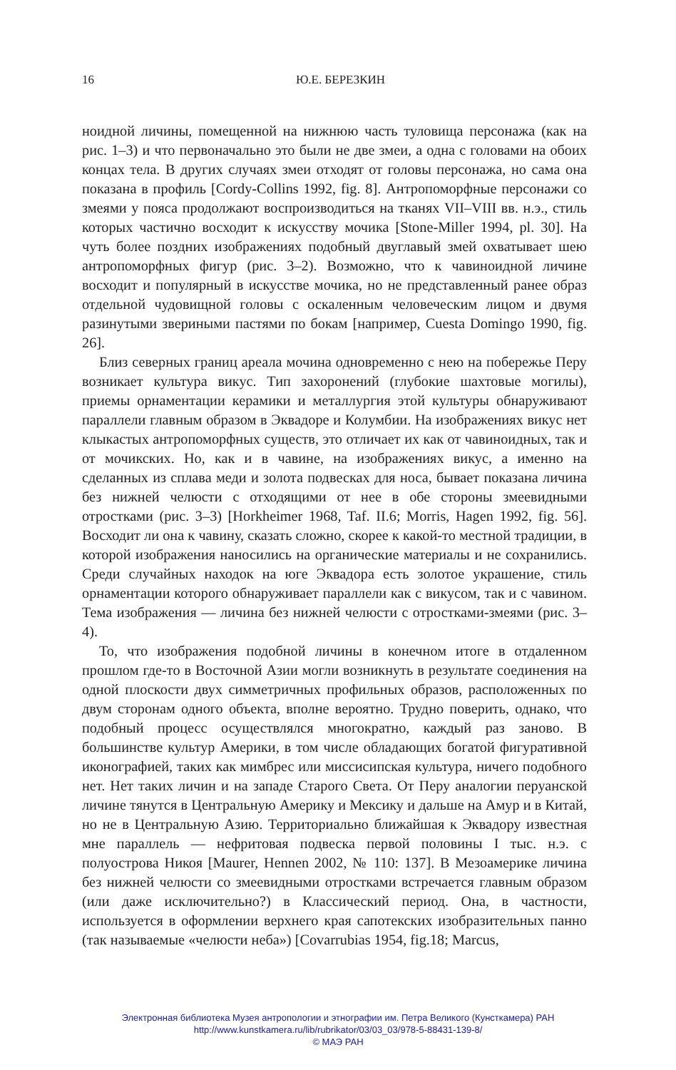16
Ю.Е. БЕРЕЗКИН
ноидной личины, помещенной на нижнюю часть туловища персонажа (как на рис. 1–3) и что первоначально это были не две змеи, а одна с головами на обоих концах тела. В других случаях змеи отходят от головы персонажа, но сама она показана в профиль [Cordy-Collins 1992, fig. 8]. Антропоморфные персонажи со змеями у пояса продолжают воспроизводиться на тканях VII–VIII вв. н.э., стиль которых частично восходит к искусству мочика [Stone-Miller 1994, pl. 30]. На чуть более поздних изображениях подобный двуглавый змей охватывает шею антропоморфных фигур (рис. 3–2). Возможно, что к чавиноидной личине восходит и популярный в искусстве мочика, но не представленный ранее образ отдельной чудовищной головы с оскаленным человеческим лицом и двумя разинутыми звериными пастями по бокам [например, Cuesta Domingo 1990, fig. 26].
Близ северных границ ареала мочина одновременно с нею на побережье Перу возникает культура викус. Тип захоронений (глубокие шахтовые могилы), приемы орнаментации керамики и металлургия этой культуры обнаруживают параллели главным образом в Эквадоре и Колумбии. На изображениях викус нет клыкастых антропоморфных существ, это отличает их как от чавиноидных, так и от мочикских. Но, как и в чавине, на изображениях викус, а именно на сделанных из сплава меди и золота подвесках для носа, бывает показана личина без нижней челюсти с отходящими от нее в обе стороны змеевидными отростками (рис. 3–3) [Horkheimer 1968, Taf. II.6; Morris, Hagen 1992, fig. 56]. Восходит ли она к чавину, сказать сложно, скорее к какой-то местной традиции, в которой изображения наносились на органические материалы и не сохранились. Среди случайных находок на юге Эквадора есть золотое украшение, стиль орнаментации которого обнаруживает параллели как с викусом, так и с чавином. Тема изображения — личина без нижней челюсти с отростками-змеями (рис. 3–4).
То, что изображения подобной личины в конечном итоге в отдаленном прошлом где-то в Восточной Азии могли возникнуть в результате соединения на одной плоскости двух симметричных профильных образов, расположенных по двум сторонам одного объекта, вполне вероятно. Трудно поверить, однако, что подобный процесс осуществлялся многократно, каждый раз заново. В большинстве культур Америки, в том числе обладающих богатой фигуративной иконографией, таких как мимбрес или миссисипская культура, ничего подобного нет. Нет таких личин и на западе Старого Света. От Перу аналогии перуанской личине тянутся в Центральную Америку и Мексику и дальше на Амур и в Китай, но не в Центральную Азию. Территориально ближайшая к Эквадору известная мне параллель — нефритовая подвеска первой половины I тыс. н.э. с полуострова Никоя [Maurer, Hennen 2002, № 110: 137]. В Мезоамерике личина без нижней челюсти со змеевидными отростками встречается главным образом (или даже исключительно?) в Классический период. Она, в частности, используется в оформлении верхнего края сапотекских изобразительных панно (так называемые «челюсти неба») [Covarrubias 1954, fig.18; Marcus,
Электронная библиотека Музея антропологии и этнографии им. Петра Великого (Кунсткамера) РАН
http://www.kunstkamera.ru/lib/rubrikator/03/03_03/978-5-88431-139-8/
© МАЭ РАН